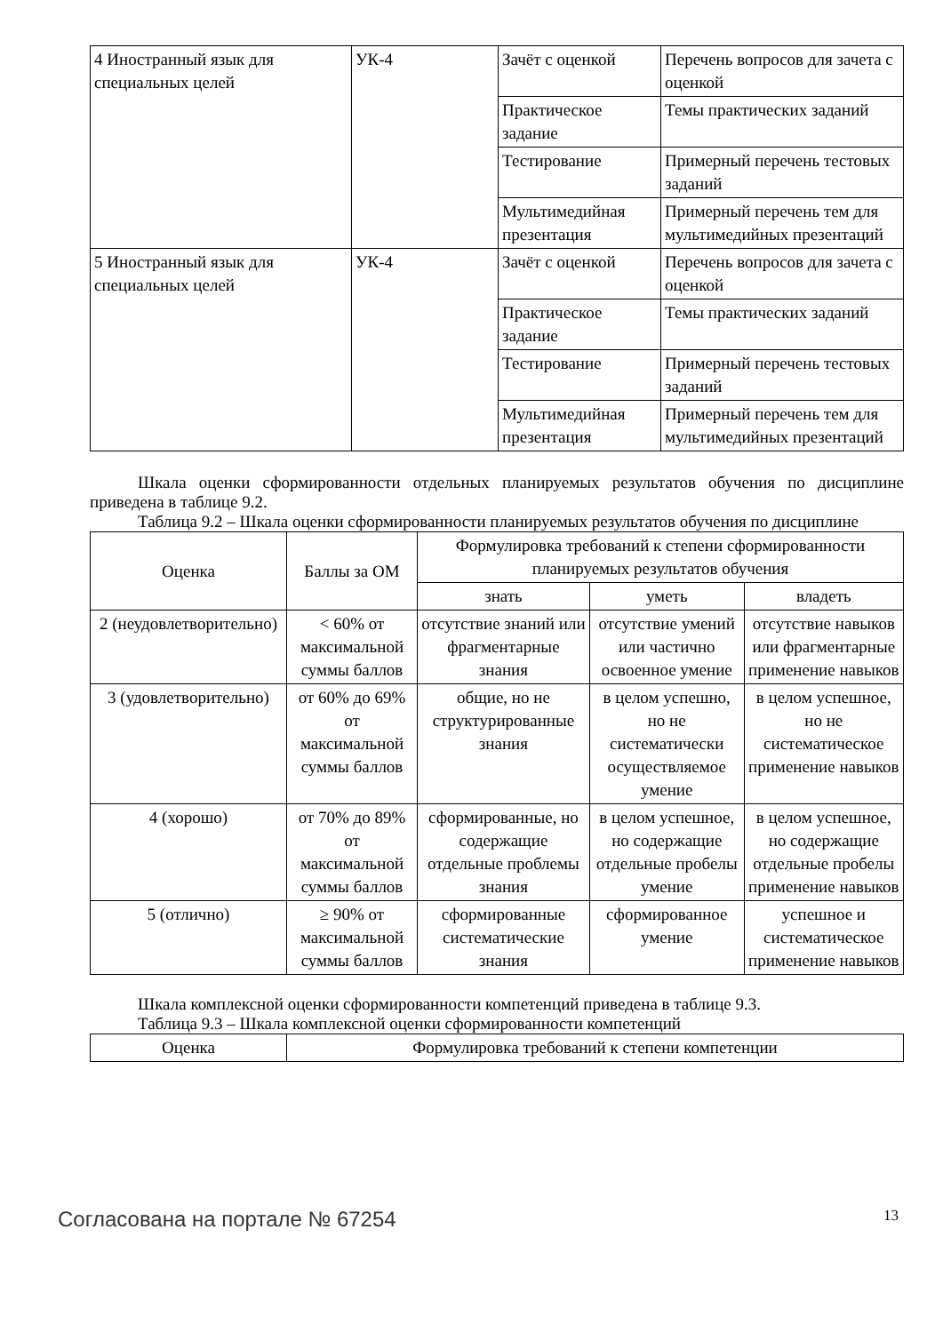| 4 Иностранный язык для специальных целей | УК-4 | Зачёт с оценкой | Перечень вопросов для зачета с оценкой |
| | | Практическое задание | Темы практических заданий |
| | | Тестирование | Примерный перечень тестовых заданий |
| | | Мультимедийная презентация | Примерный перечень тем для мультимедийных презентаций |
| 5 Иностранный язык для специальных целей | УК-4 | Зачёт с оценкой | Перечень вопросов для зачета с оценкой |
| | | Практическое задание | Темы практических заданий |
| | | Тестирование | Примерный перечень тестовых заданий |
| | | Мультимедийная презентация | Примерный перечень тем для мультимедийных презентаций |
Шкала оценки сформированности отдельных планируемых результатов обучения по дисциплине приведена в таблице 9.2.
Таблица 9.2 – Шкала оценки сформированности планируемых результатов обучения по дисциплине
| Оценка | Баллы за ОМ | Формулировка требований к степени сформированности планируемых результатов обучения | | |
| --- | --- | --- | --- | --- |
| | | знать | уметь | владеть |
| 2 (неудовлетворительно) | < 60% от максимальной суммы баллов | отсутствие знаний или фрагментарные знания | отсутствие умений или частично освоенное умение | отсутствие навыков или фрагментарные применение навыков |
| 3 (удовлетворительно) | от 60% до 69% от максимальной суммы баллов | общие, но не структурированные знания | в целом успешно, но не систематически осуществляемое умение | в целом успешное, но не систематическое применение навыков |
| 4 (хорошо) | от 70% до 89% от максимальной суммы баллов | сформированные, но содержащие отдельные проблемы знания | в целом успешное, но содержащие отдельные пробелы умение | в целом успешное, но содержащие отдельные пробелы применение навыков |
| 5 (отлично) | ≥ 90% от максимальной суммы баллов | сформированные систематические знания | сформированное умение | успешное и систематическое применение навыков |
Шкала комплексной оценки сформированности компетенций приведена в таблице 9.3.
Таблица 9.3 – Шкала комплексной оценки сформированности компетенций
| Оценка | Формулировка требований к степени компетенции |
| --- | --- |
Согласована на портале № 67254 13